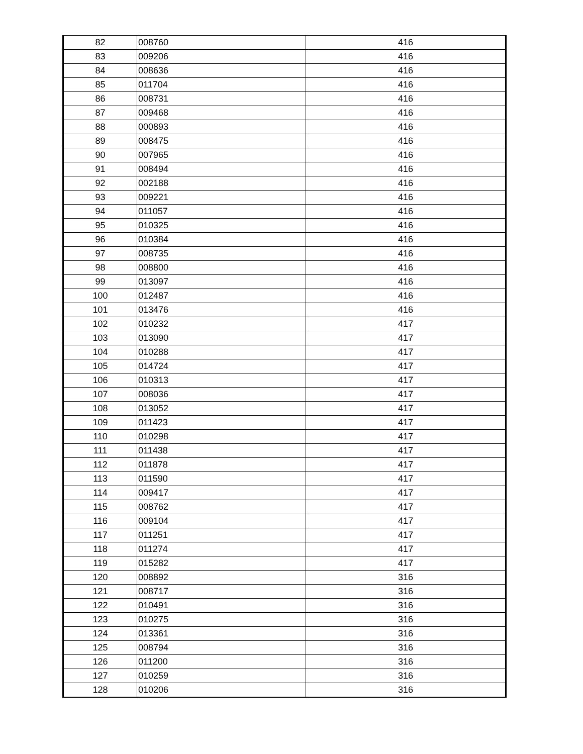| 82 | 008760 | 416 |
| 83 | 009206 | 416 |
| 84 | 008636 | 416 |
| 85 | 011704 | 416 |
| 86 | 008731 | 416 |
| 87 | 009468 | 416 |
| 88 | 000893 | 416 |
| 89 | 008475 | 416 |
| 90 | 007965 | 416 |
| 91 | 008494 | 416 |
| 92 | 002188 | 416 |
| 93 | 009221 | 416 |
| 94 | 011057 | 416 |
| 95 | 010325 | 416 |
| 96 | 010384 | 416 |
| 97 | 008735 | 416 |
| 98 | 008800 | 416 |
| 99 | 013097 | 416 |
| 100 | 012487 | 416 |
| 101 | 013476 | 416 |
| 102 | 010232 | 417 |
| 103 | 013090 | 417 |
| 104 | 010288 | 417 |
| 105 | 014724 | 417 |
| 106 | 010313 | 417 |
| 107 | 008036 | 417 |
| 108 | 013052 | 417 |
| 109 | 011423 | 417 |
| 110 | 010298 | 417 |
| 111 | 011438 | 417 |
| 112 | 011878 | 417 |
| 113 | 011590 | 417 |
| 114 | 009417 | 417 |
| 115 | 008762 | 417 |
| 116 | 009104 | 417 |
| 117 | 011251 | 417 |
| 118 | 011274 | 417 |
| 119 | 015282 | 417 |
| 120 | 008892 | 316 |
| 121 | 008717 | 316 |
| 122 | 010491 | 316 |
| 123 | 010275 | 316 |
| 124 | 013361 | 316 |
| 125 | 008794 | 316 |
| 126 | 011200 | 316 |
| 127 | 010259 | 316 |
| 128 | 010206 | 316 |